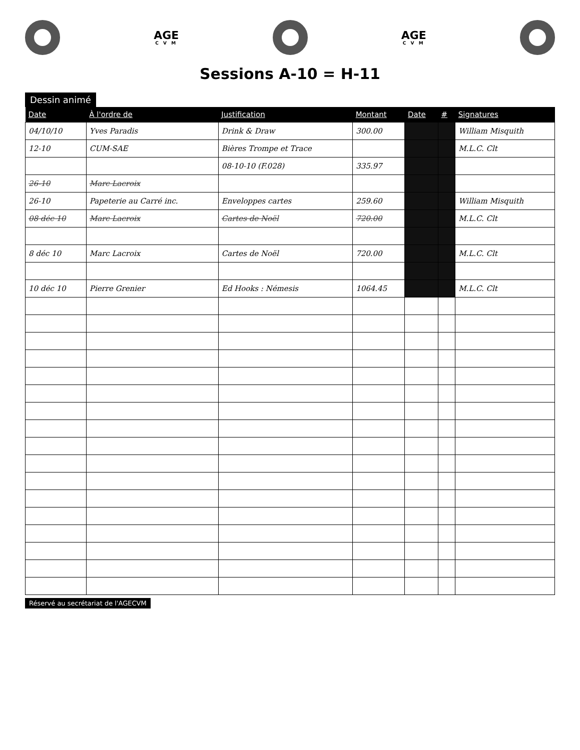AGE
C V M
AGE
C V M
Sessions A-10 = H-11
Dessin animé
| Date | À l'ordre de | Justification | Montant | Date | # | Signatures |
| --- | --- | --- | --- | --- | --- | --- |
| 04/10/10 | Yves Paradis | Drink & Draw | 300.00 | | | William Misquith |
| 12-10 | CUM-SAE | Bières Trompe et Trace | | | | M.L.C. Clt |
| | | 08-10-10 (F.028) | 335.97 | | | |
| 26-10 | Marc Lacroix | | | | | |
| 26-10 | Papeterie au Carré inc. | Enveloppes cartes | 259.60 | | | William Misquith |
| 08 déc 10 | Marc Lacroix | Cartes de Noël | 720.00 | | | M.L.C. Clt |
| 8 déc 10 | Marc Lacroix | Cartes de Noël | 720.00 | | | M.L.C. Clt |
| 10 déc 10 | Pierre Grenier | Ed Hooks : Némesis | 1064.45 | | | M.L.C. Clt |
Réservé au secrétariat de l'AGECVM